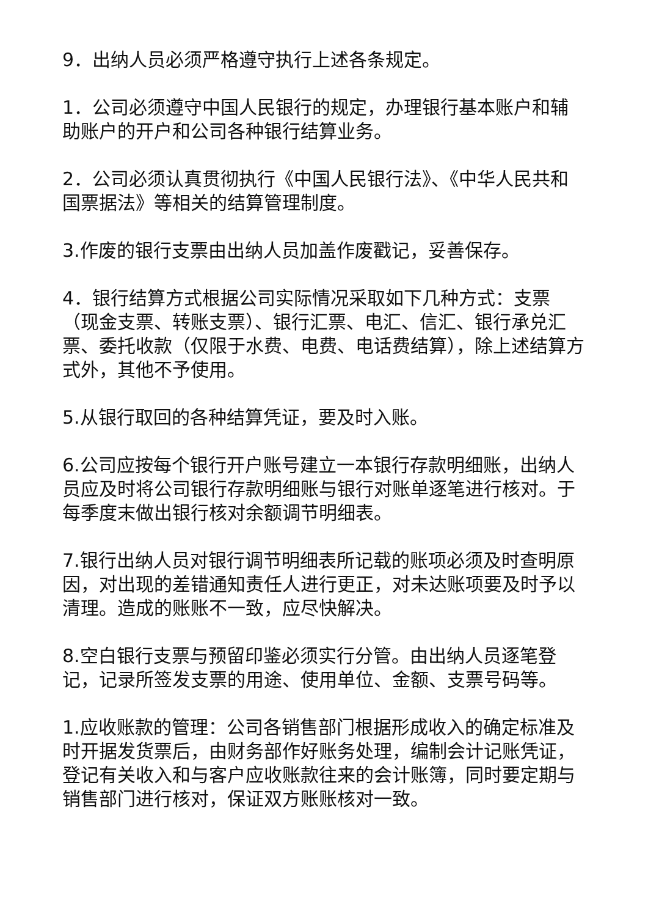9．出纳人员必须严格遵守执行上述各条规定。
1．公司必须遵守中国人民银行的规定，办理银行基本账户和辅助账户的开户和公司各种银行结算业务。
2．公司必须认真贯彻执行《中国人民银行法》、《中华人民共和国票据法》等相关的结算管理制度。
3.作废的银行支票由出纳人员加盖作废戳记，妥善保存。
4．银行结算方式根据公司实际情况采取如下几种方式：支票（现金支票、转账支票）、银行汇票、电汇、信汇、银行承兑汇票、委托收款（仅限于水费、电费、电话费结算），除上述结算方式外，其他不予使用。
5.从银行取回的各种结算凭证，要及时入账。
6.公司应按每个银行开户账号建立一本银行存款明细账，出纳人员应及时将公司银行存款明细账与银行对账单逐笔进行核对。于每季度末做出银行核对余额调节明细表。
7.银行出纳人员对银行调节明细表所记载的账项必须及时查明原因，对出现的差错通知责任人进行更正，对未达账项要及时予以清理。造成的账账不一致，应尽快解决。
8.空白银行支票与预留印鉴必须实行分管。由出纳人员逐笔登记，记录所签发支票的用途、使用单位、金额、支票号码等。
1.应收账款的管理：公司各销售部门根据形成收入的确定标准及时开据发货票后，由财务部作好账务处理，编制会计记账凭证，登记有关收入和与客户应收账款往来的会计账簿，同时要定期与销售部门进行核对，保证双方账账核对一致。